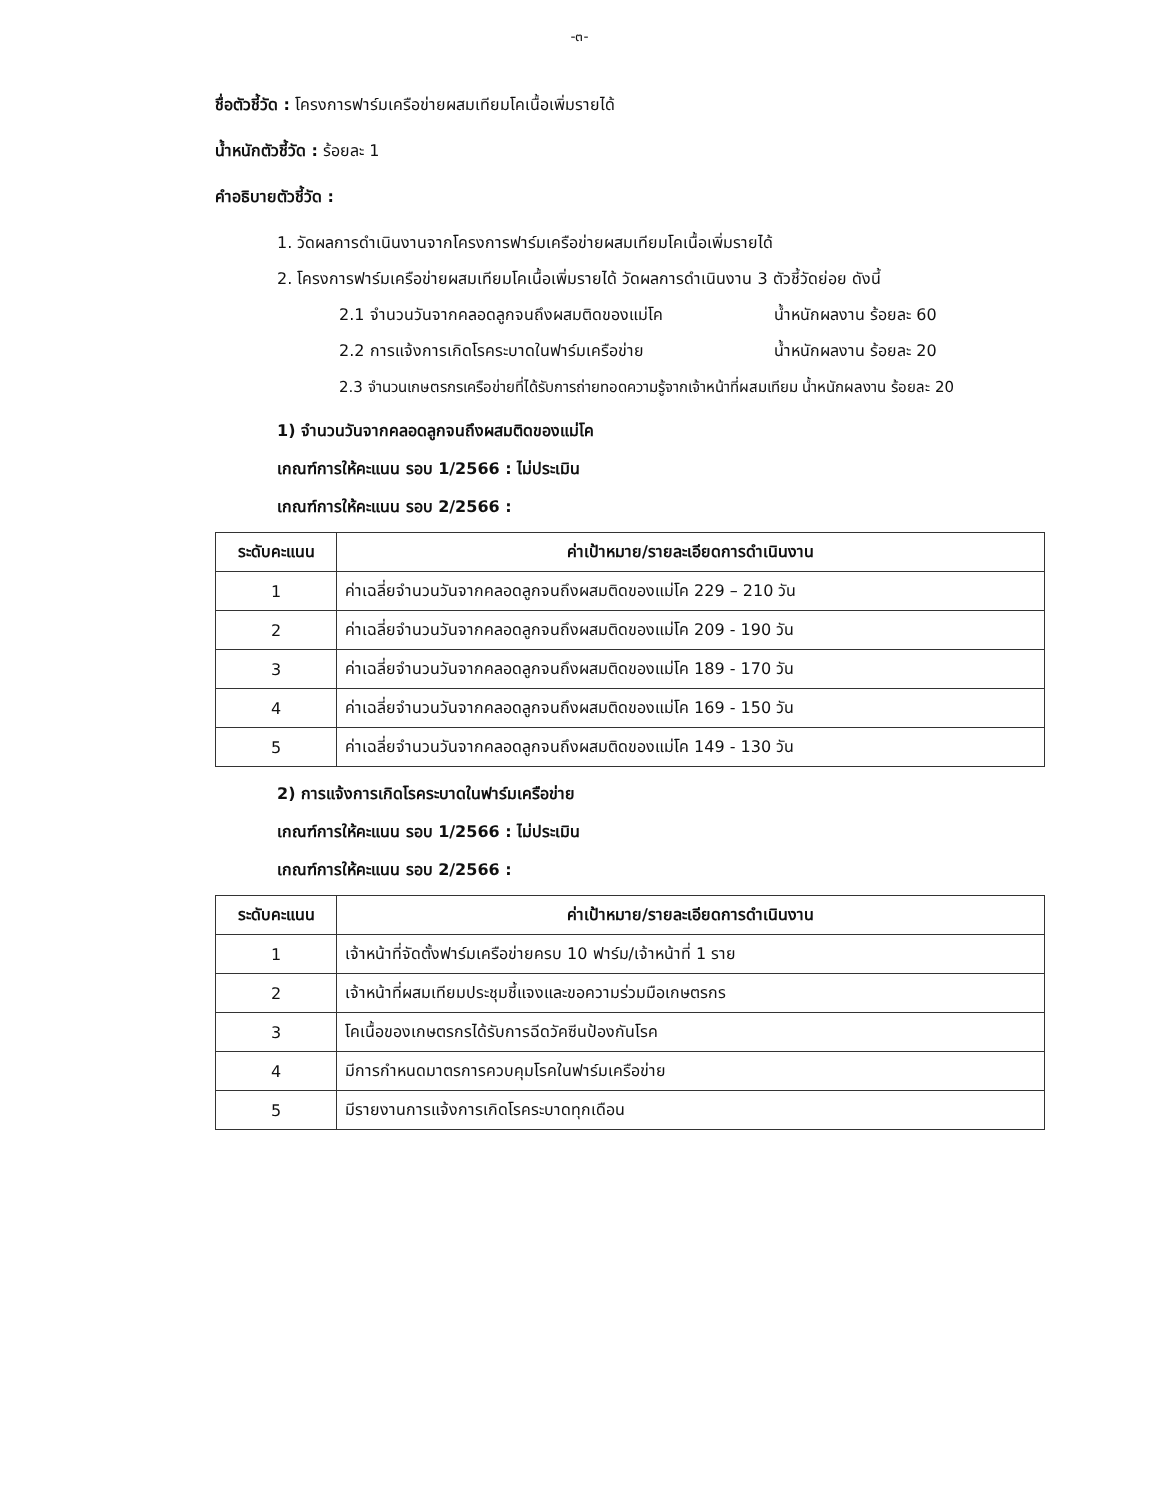-๓-
ชื่อตัวชี้วัด : โครงการฟาร์มเครือข่ายผสมเทียมโคเนื้อเพิ่มรายได้
น้ำหนักตัวชี้วัด : ร้อยละ 1
คำอธิบายตัวชี้วัด :
1. วัดผลการดำเนินงานจากโครงการฟาร์มเครือข่ายผสมเทียมโคเนื้อเพิ่มรายได้
2. โครงการฟาร์มเครือข่ายผสมเทียมโคเนื้อเพิ่มรายได้ วัดผลการดำเนินงาน 3 ตัวชี้วัดย่อย ดังนี้
2.1 จำนวนวันจากคลอดลูกจนถึงผสมติดของแม่โค น้ำหนักผลงาน ร้อยละ 60
2.2 การแจ้งการเกิดโรคระบาดในฟาร์มเครือข่าย น้ำหนักผลงาน ร้อยละ 20
2.3 จำนวนเกษตรกรเครือข่ายที่ได้รับการถ่ายทอดความรู้จากเจ้าหน้าที่ผสมเทียม น้ำหนักผลงาน ร้อยละ 20
1) จำนวนวันจากคลอดลูกจนถึงผสมติดของแม่โค
เกณฑ์การให้คะแนน รอบ 1/2566 : ไม่ประเมิน
เกณฑ์การให้คะแนน รอบ 2/2566 :
| ระดับคะแนน | ค่าเป้าหมาย/รายละเอียดการดำเนินงาน |
| --- | --- |
| 1 | ค่าเฉลี่ยจำนวนวันจากคลอดลูกจนถึงผสมติดของแม่โค 229 – 210 วัน |
| 2 | ค่าเฉลี่ยจำนวนวันจากคลอดลูกจนถึงผสมติดของแม่โค 209 - 190 วัน |
| 3 | ค่าเฉลี่ยจำนวนวันจากคลอดลูกจนถึงผสมติดของแม่โค 189 - 170 วัน |
| 4 | ค่าเฉลี่ยจำนวนวันจากคลอดลูกจนถึงผสมติดของแม่โค 169 - 150 วัน |
| 5 | ค่าเฉลี่ยจำนวนวันจากคลอดลูกจนถึงผสมติดของแม่โค 149 - 130 วัน |
2) การแจ้งการเกิดโรคระบาดในฟาร์มเครือข่าย
เกณฑ์การให้คะแนน รอบ 1/2566 : ไม่ประเมิน
เกณฑ์การให้คะแนน รอบ 2/2566 :
| ระดับคะแนน | ค่าเป้าหมาย/รายละเอียดการดำเนินงาน |
| --- | --- |
| 1 | เจ้าหน้าที่จัดตั้งฟาร์มเครือข่ายครบ 10 ฟาร์ม/เจ้าหน้าที่ 1 ราย |
| 2 | เจ้าหน้าที่ผสมเทียมประชุมชี้แจงและขอความร่วมมือเกษตรกร |
| 3 | โคเนื้อของเกษตรกรได้รับการฉีดวัคซีนป้องกันโรค |
| 4 | มีการกำหนดมาตรการควบคุมโรคในฟาร์มเครือข่าย |
| 5 | มีรายงานการแจ้งการเกิดโรคระบาดทุกเดือน |